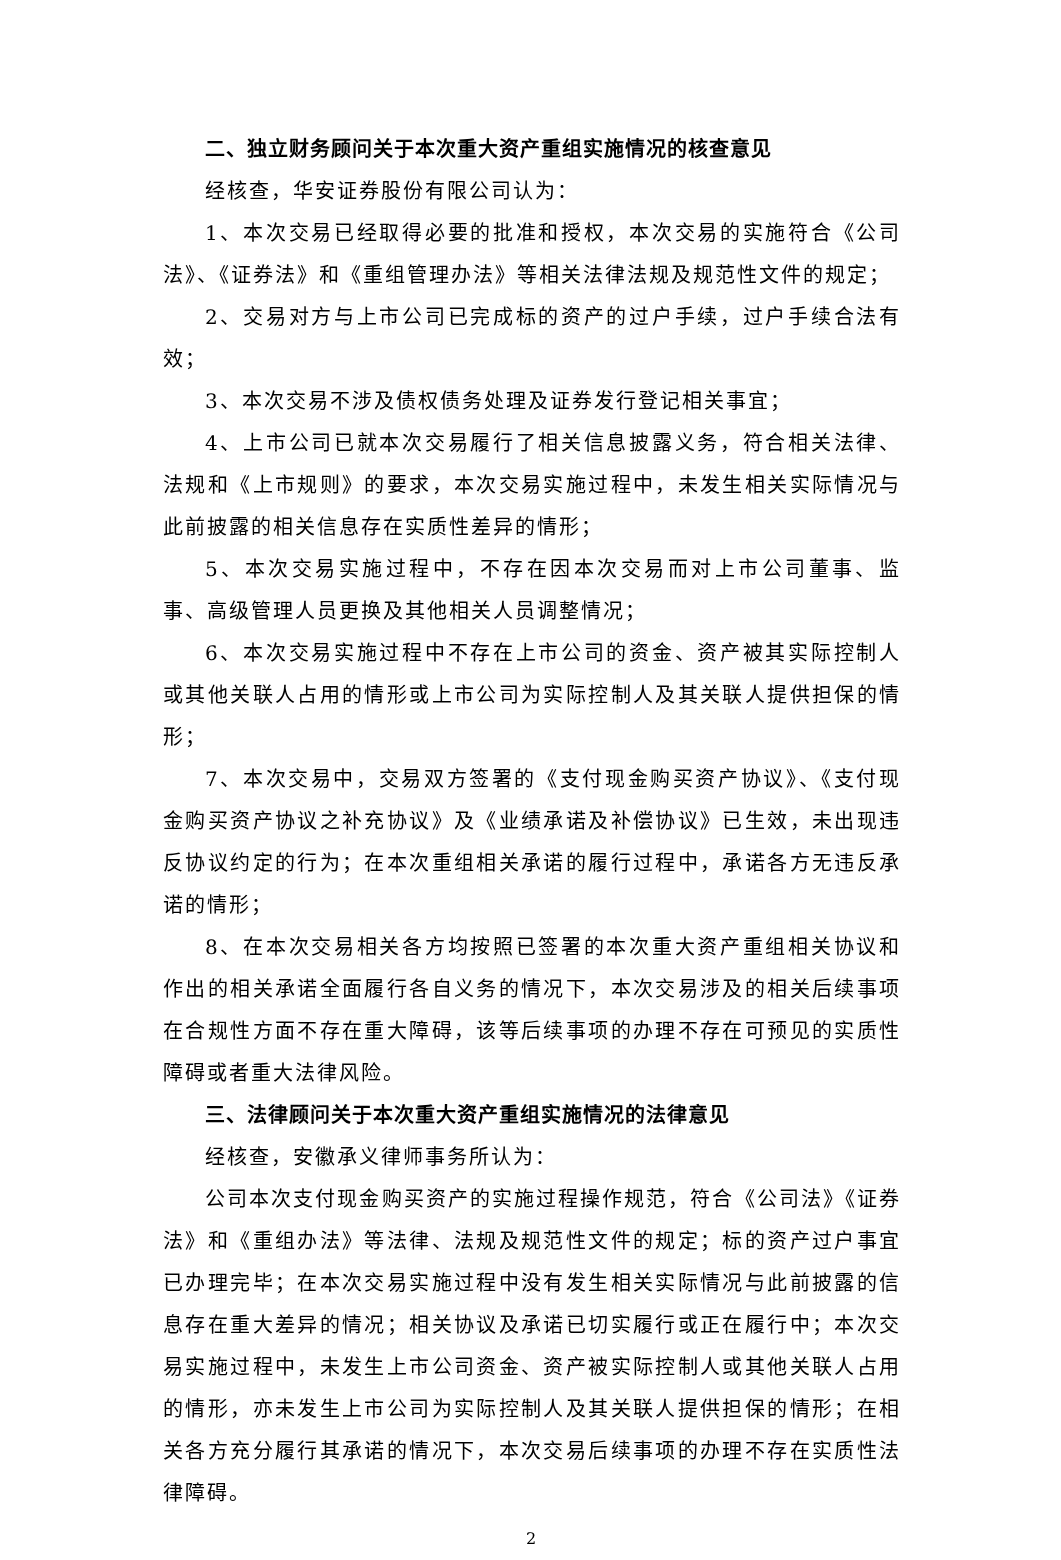二、独立财务顾问关于本次重大资产重组实施情况的核查意见
经核查，华安证券股份有限公司认为：
1、本次交易已经取得必要的批准和授权，本次交易的实施符合《公司法》、《证券法》和《重组管理办法》等相关法律法规及规范性文件的规定；
2、交易对方与上市公司已完成标的资产的过户手续，过户手续合法有效；
3、本次交易不涉及债权债务处理及证券发行登记相关事宜；
4、上市公司已就本次交易履行了相关信息披露义务，符合相关法律、法规和《上市规则》的要求，本次交易实施过程中，未发生相关实际情况与此前披露的相关信息存在实质性差异的情形；
5、本次交易实施过程中，不存在因本次交易而对上市公司董事、监事、高级管理人员更换及其他相关人员调整情况；
6、本次交易实施过程中不存在上市公司的资金、资产被其实际控制人或其他关联人占用的情形或上市公司为实际控制人及其关联人提供担保的情形；
7、本次交易中，交易双方签署的《支付现金购买资产协议》、《支付现金购买资产协议之补充协议》及《业绩承诺及补偿协议》已生效，未出现违反协议约定的行为；在本次重组相关承诺的履行过程中，承诺各方无违反承诺的情形；
8、在本次交易相关各方均按照已签署的本次重大资产重组相关协议和作出的相关承诺全面履行各自义务的情况下，本次交易涉及的相关后续事项在合规性方面不存在重大障碍，该等后续事项的办理不存在可预见的实质性障碍或者重大法律风险。
三、法律顾问关于本次重大资产重组实施情况的法律意见
经核查，安徽承义律师事务所认为：
公司本次支付现金购买资产的实施过程操作规范，符合《公司法》《证券法》和《重组办法》等法律、法规及规范性文件的规定；标的资产过户事宜已办理完毕；在本次交易实施过程中没有发生相关实际情况与此前披露的信息存在重大差异的情况；相关协议及承诺已切实履行或正在履行中；本次交易实施过程中，未发生上市公司资金、资产被实际控制人或其他关联人占用的情形，亦未发生上市公司为实际控制人及其关联人提供担保的情形；在相关各方充分履行其承诺的情况下，本次交易后续事项的办理不存在实质性法律障碍。
2